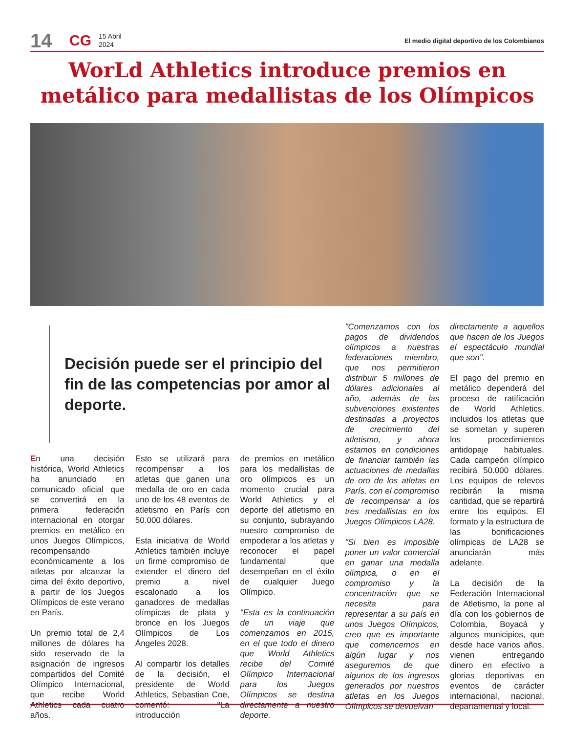14 CG 15 Abril
2024 El medio digital deportivo de los Colombianos
WorLd Athletics introduce premios en metálico para medallistas de los Olímpicos
Decisión puede ser el principio del fin de las competencias por amor al deporte.
En una decisión histórica, World Athletics ha anunciado en comunicado oficial que se convertirá en la primera federación internacional en otorgar premios en metálico en unos Juegos Olímpicos, recompensando económicamente a los atletas por alcanzar la cima del éxito deportivo, a partir de los Juegos Olímpicos de este verano en París.
Un premio total de 2,4 millones de dólares ha sido reservado de la asignación de ingresos compartidos del Comité Olímpico Internacional, que recibe World Athletics cada cuatro años.
Esto se utilizará para recompensar a los atletas que ganen una medalla de oro en cada uno de los 48 eventos de atletismo en París con 50.000 dólares.
Esta iniciativa de World Athletics también incluye un firme compromiso de extender el dinero del premio a nivel escalonado a los ganadores de medallas olímpicas de plata y bronce en los Juegos Olímpicos de Los Ángeles 2028.
Al compartir los detalles de la decisión, el presidente de World Athletics, Sebastian Coe, comentó: "La introducción
de premios en metálico para los medallistas de oro olímpicos es un momento crucial para World Athletics y el deporte del atletismo en su conjunto, subrayando nuestro compromiso de empoderar a los atletas y reconocer el papel fundamental que desempeñan en el éxito de cualquier Juego Olímpico.
"Esta es la continuación de un viaje que comenzamos en 2015, en el que todo el dinero que World Athletics recibe del Comité Olímpico Internacional para los Juegos Olímpicos se destina directamente a nuestro deporte.
"Comenzamos con los pagos de dividendos olímpicos a nuestras federaciones miembro, que nos permitieron distribuir 5 millones de dólares adicionales al año, además de las subvenciones existentes destinadas a proyectos de crecimiento del atletismo, y ahora estamos en condiciones de financiar también las actuaciones de medallas de oro de los atletas en París, con el compromiso de recompensar a los tres medallistas en los Juegos Olímpicos LA28.
"Si bien es imposible poner un valor comercial en ganar una medalla olímpica, o en el compromiso y la concentración que se necesita para representar a su país en unos Juegos Olímpicos, creo que es importante que comencemos en algún lugar y nos aseguremos de que algunos de los ingresos generados por nuestros atletas en los Juegos Olímpicos se devuelvan
directamente a aquellos que hacen de los Juegos el espectáculo mundial que son".
El pago del premio en metálico dependerá del proceso de ratificación de World Athletics, incluidos los atletas que se sometan y superen los procedimientos antidopaje habituales. Cada campeón olímpico recibirá 50.000 dólares. Los equipos de relevos recibirán la misma cantidad, que se repartirá entre los equipos. El formato y la estructura de las bonificaciones olímpicas de LA28 se anunciarán más adelante.
La decisión de la Federación Internacional de Atletismo, la pone al día con los gobiernos de Colombia, Boyacá y algunos municipios, que desde hace varios años, vienen entregando dinero en efectivo a glorias deportivas en eventos de carácter internacional, nacional, departamental y local.